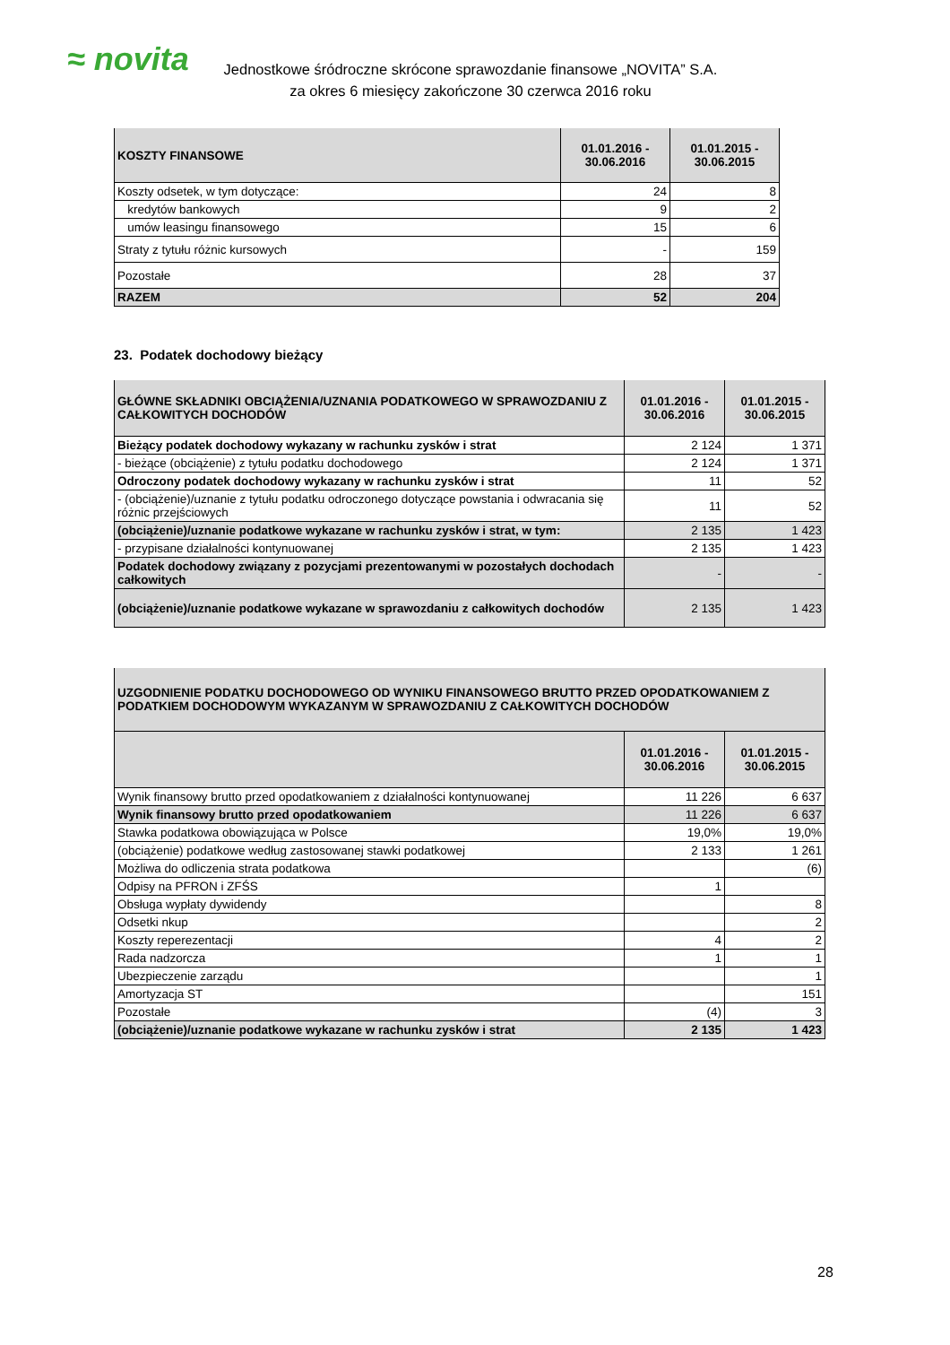≈ novita
Jednostkowe śródroczne skrócone sprawozdanie finansowe „NOVITA” S.A.
za okres 6 miesięcy zakończone 30 czerwca 2016 roku
| KOSZTY FINANSOWE | 01.01.2016 - 30.06.2016 | 01.01.2015 - 30.06.2015 |
| Koszty odsetek, w tym dotyczące: | 24 | 8 |
| kredytów bankowych | 9 | 2 |
| umów leasingu finansowego | 15 | 6 |
| Straty z tytułu różnic kursowych | - | 159 |
| Pozostałe | 28 | 37 |
| RAZEM | 52 | 204 |
23. Podatek dochodowy bieżący
| GŁÓWNE SKŁADNIKI OBCIĄŻENIA/UZNANIA PODATKOWEGO W SPRAWOZDANIU Z CAŁKOWITYCH DOCHODÓW | 01.01.2016 - 30.06.2016 | 01.01.2015 - 30.06.2015 |
| Bieżący podatek dochodowy wykazany w rachunku zysków i strat | 2 124 | 1 371 |
| - bieżące (obciążenie) z tytułu podatku dochodowego | 2 124 | 1 371 |
| Odroczony podatek dochodowy wykazany w rachunku zysków i strat | 11 | 52 |
| - (obciążenie)/uznanie z tytułu podatku odroczonego dotyczące powstania i odwracania się różnic przejściowych | 11 | 52 |
| (obciążenie)/uznanie podatkowe wykazane w rachunku zysków i strat, w tym: | 2 135 | 1 423 |
| - przypisane działalności kontynuowanej | 2 135 | 1 423 |
| Podatek dochodowy związany z pozycjami prezentowanymi w pozostałych dochodach całkowitych | - | - |
| (obciążenie)/uznanie podatkowe wykazane w sprawozdaniu z całkowitych dochodów | 2 135 | 1 423 |
| UZGODNIENIE PODATKU DOCHODOWEGO OD WYNIKU FINANSOWEGO BRUTTO PRZED OPODATKOWANIEM Z PODATKIEM DOCHODOWYM WYKAZANYM W SPRAWOZDANIU Z CAŁKOWITYCH DOCHODÓW | | |
| | 01.01.2016 - 30.06.2016 | 01.01.2015 - 30.06.2015 |
| Wynik finansowy brutto przed opodatkowaniem z działalności kontynuowanej | 11 226 | 6 637 |
| Wynik finansowy brutto przed opodatkowaniem | 11 226 | 6 637 |
| Stawka podatkowa obowiązująca w Polsce | 19,0% | 19,0% |
| (obciążenie) podatkowe według zastosowanej stawki podatkowej | 2 133 | 1 261 |
| Możliwa do odliczenia strata podatkowa | | (6) |
| Odpisy na PFRON i ZFŚS | 1 | |
| Obsługa wypłaty dywidendy | | 8 |
| Odsetki nkup | | 2 |
| Koszty reperezentacji | 4 | 2 |
| Rada nadzorcza | 1 | 1 |
| Ubezpieczenie zarządu | | 1 |
| Amortyzacja ST | | 151 |
| Pozostałe | (4) | 3 |
| (obciążenie)/uznanie podatkowe wykazane w rachunku zysków i strat | 2 135 | 1 423 |
28